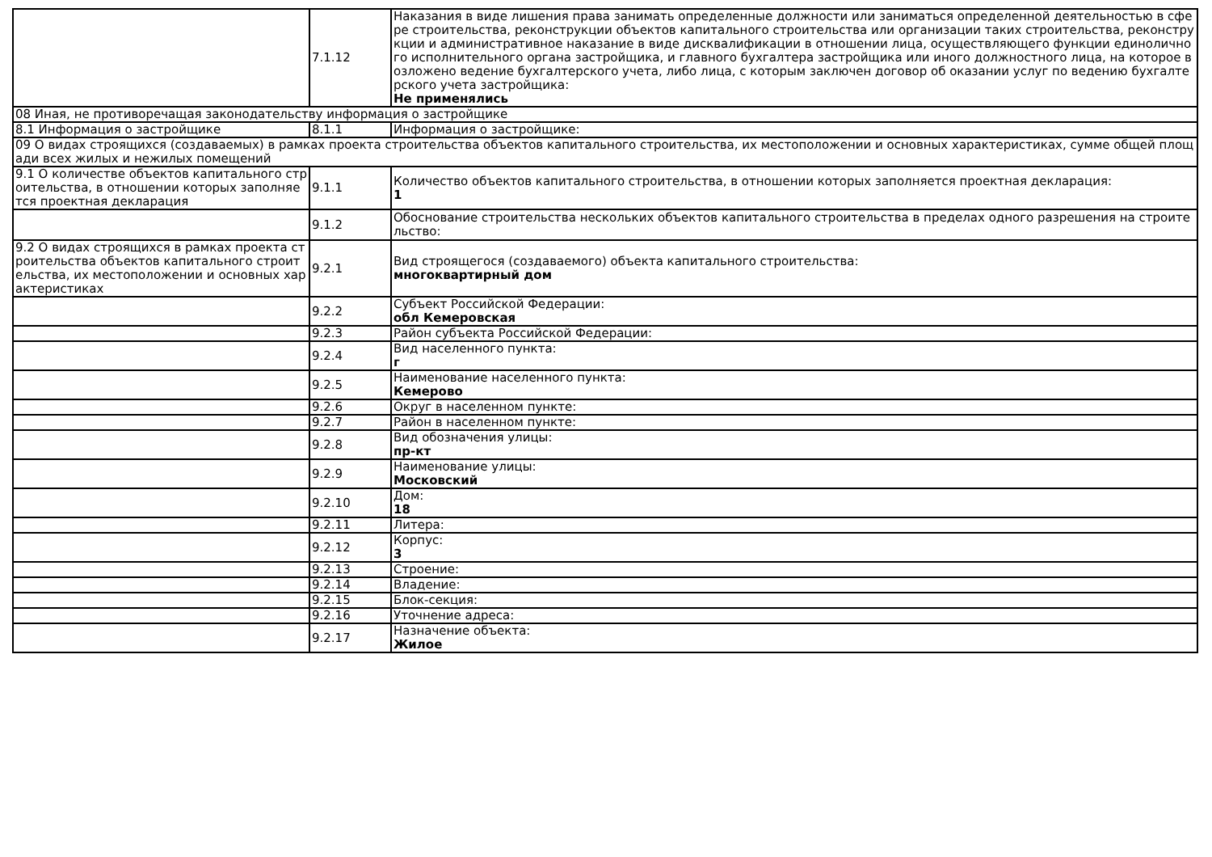| | 7.1.12 | Наказания в виде лишения права занимать определенные должности или заниматься определенной деятельностью в сфере строительства, реконструкции объектов капитального строительства или организации таких строительства, реконструкции и административное наказание в виде дисквалификации в отношении лица, осуществляющего функции единоличного исполнительного органа застройщика, и главного бухгалтера застройщика или иного должностного лица, на которое возложено ведение бухгалтерского учета, либо лица, с которым заключен договор об оказании услуг по ведению бухгалтерского учета застройщика: Не применялись |
| 08 Иная, не противоречащая законодательству информация о застройщике | | |
| 8.1 Информация о застройщике | 8.1.1 | Информация о застройщике: |
| 09 О видах строящихся (создаваемых) в рамках проекта строительства объектов капитального строительства, их местоположении и основных характеристиках, сумме общей площади всех жилых и нежилых помещений | | |
| 9.1 О количестве объектов капитального строительства, в отношении которых заполняется проектная декларация | 9.1.1 | Количество объектов капитального строительства, в отношении которых заполняется проектная декларация: 1 |
| | 9.1.2 | Обоснование строительства нескольких объектов капитального строительства в пределах одного разрешения на строительство: |
| 9.2 О видах строящихся в рамках проекта строительства объектов капитального строительства, их местоположении и основных характеристиках | 9.2.1 | Вид строящегося (создаваемого) объекта капитального строительства: многоквартирный дом |
| | 9.2.2 | Субъект Российской Федерации: обл Кемеровская |
| | 9.2.3 | Район субъекта Российской Федерации: |
| | 9.2.4 | Вид населенного пункта: г |
| | 9.2.5 | Наименование населенного пункта: Кемерово |
| | 9.2.6 | Округ в населенном пункте: |
| | 9.2.7 | Район в населенном пункте: |
| | 9.2.8 | Вид обозначения улицы: пр-кт |
| | 9.2.9 | Наименование улицы: Московский |
| | 9.2.10 | Дом: 18 |
| | 9.2.11 | Литера: |
| | 9.2.12 | Корпус: 3 |
| | 9.2.13 | Строение: |
| | 9.2.14 | Владение: |
| | 9.2.15 | Блок-секция: |
| | 9.2.16 | Уточнение адреса: |
| | 9.2.17 | Назначение объекта: Жилое |